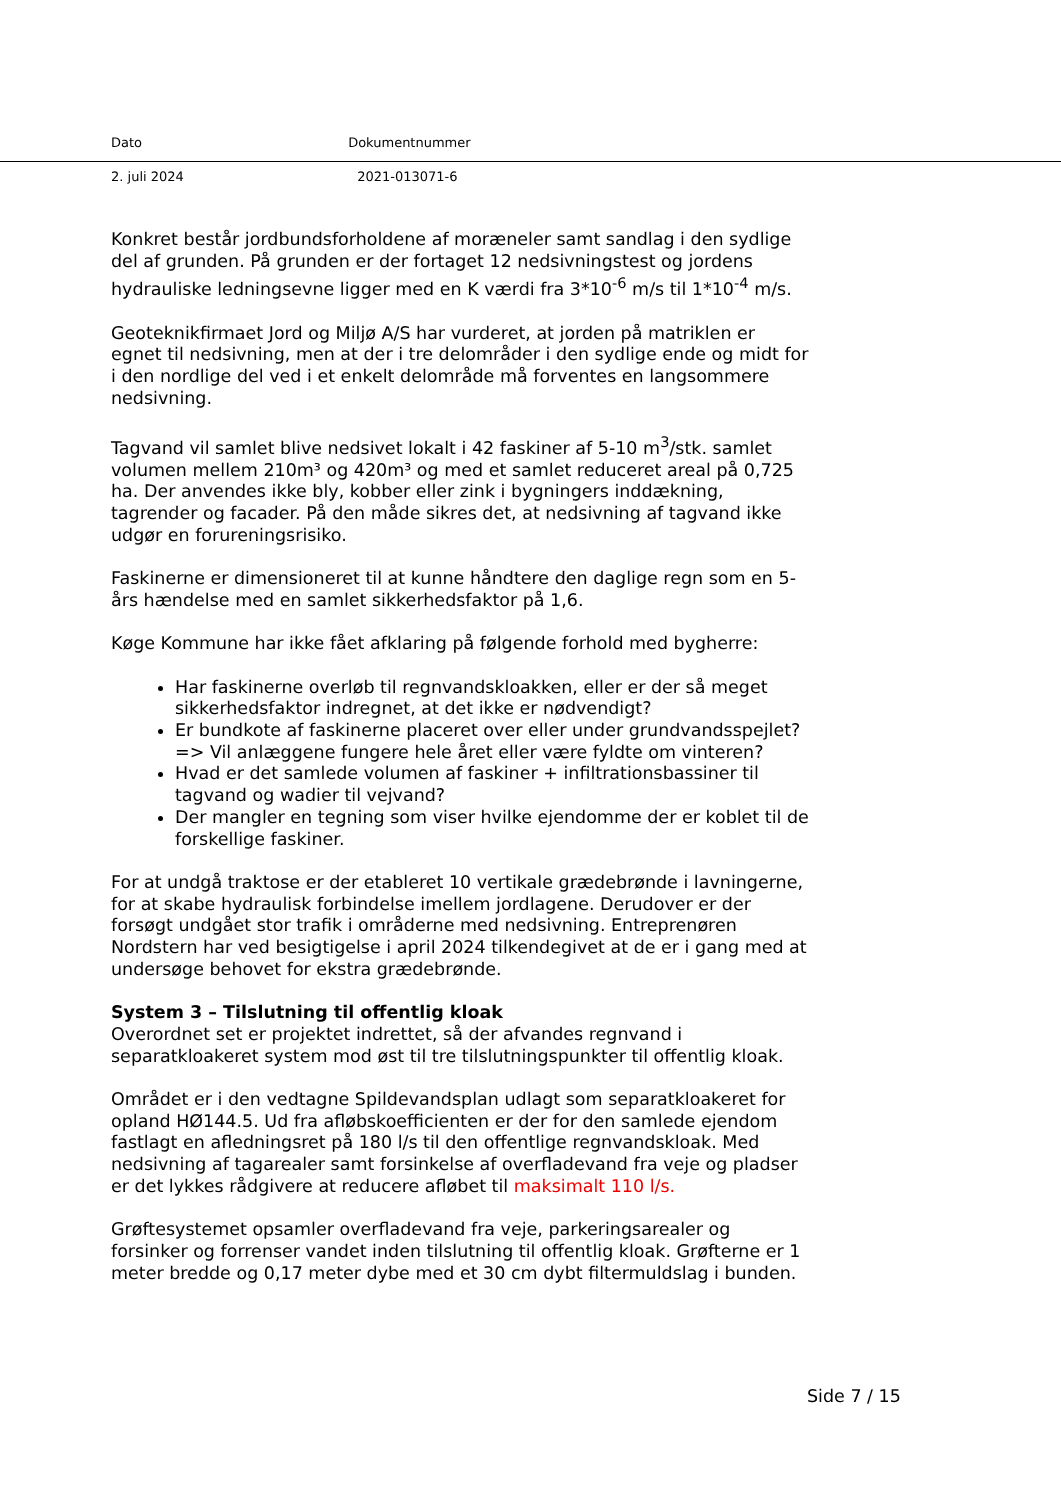Dato Dokumentnummer
2. juli 2024 2021-013071-6
Konkret består jordbundsforholdene af moræneler samt sandlag i den sydlige del af grunden. På grunden er der fortaget 12 nedsivningstest og jordens hydrauliske ledningsevne ligger med en K værdi fra 3*10<sup>-6</sup> m/s til 1*10<sup>-4</sup> m/s.
Geoteknikfirmaet Jord og Miljø A/S har vurderet, at jorden på matriklen er egnet til nedsivning, men at der i tre delområder i den sydlige ende og midt for i den nordlige del ved i et enkelt delområde må forventes en langsommere nedsivning.
Tagvand vil samlet blive nedsivet lokalt i 42 faskiner af 5-10 m<sup>3</sup>/stk. samlet volumen mellem 210m³ og 420m³ og med et samlet reduceret areal på 0,725 ha. Der anvendes ikke bly, kobber eller zink i bygningers inddækning, tagrender og facader. På den måde sikres det, at nedsivning af tagvand ikke udgør en forureningsrisiko.
Faskinerne er dimensioneret til at kunne håndtere den daglige regn som en 5-års hændelse med en samlet sikkerhedsfaktor på 1,6.
Køge Kommune har ikke fået afklaring på følgende forhold med bygherre:
Har faskinerne overløb til regnvandskloakken, eller er der så meget sikkerhedsfaktor indregnet, at det ikke er nødvendigt?
Er bundkote af faskinerne placeret over eller under grundvandsspejlet? => Vil anlæggene fungere hele året eller være fyldte om vinteren?
Hvad er det samlede volumen af faskiner + infiltrationsbassiner til tagvand og wadier til vejvand?
Der mangler en tegning som viser hvilke ejendomme der er koblet til de forskellige faskiner.
For at undgå traktose er der etableret 10 vertikale grædebrønde i lavningerne, for at skabe hydraulisk forbindelse imellem jordlagene. Derudover er der forsøgt undgået stor trafik i områderne med nedsivning. Entreprenøren Nordstern har ved besigtigelse i april 2024 tilkendegivet at de er i gang med at undersøge behovet for ekstra grædebrønde.
System 3 – Tilslutning til offentlig kloak
Overordnet set er projektet indrettet, så der afvandes regnvand i separatkloakeret system mod øst til tre tilslutningspunkter til offentlig kloak.
Området er i den vedtagne Spildevandsplan udlagt som separatkloakeret for opland HØ144.5. Ud fra afløbskoefficienten er der for den samlede ejendom fastlagt en afledningsret på 180 l/s til den offentlige regnvandskloak. Med nedsivning af tagarealer samt forsinkelse af overfladevand fra veje og pladser er det lykkes rådgivere at reducere afløbet til maksimalt 110 l/s.
Grøftesystemet opsamler overfladevand fra veje, parkeringsarealer og forsinker og forrenser vandet inden tilslutning til offentlig kloak. Grøfterne er 1 meter bredde og 0,17 meter dybe med et 30 cm dybt filtermuldslag i bunden.
Side 7 / 15